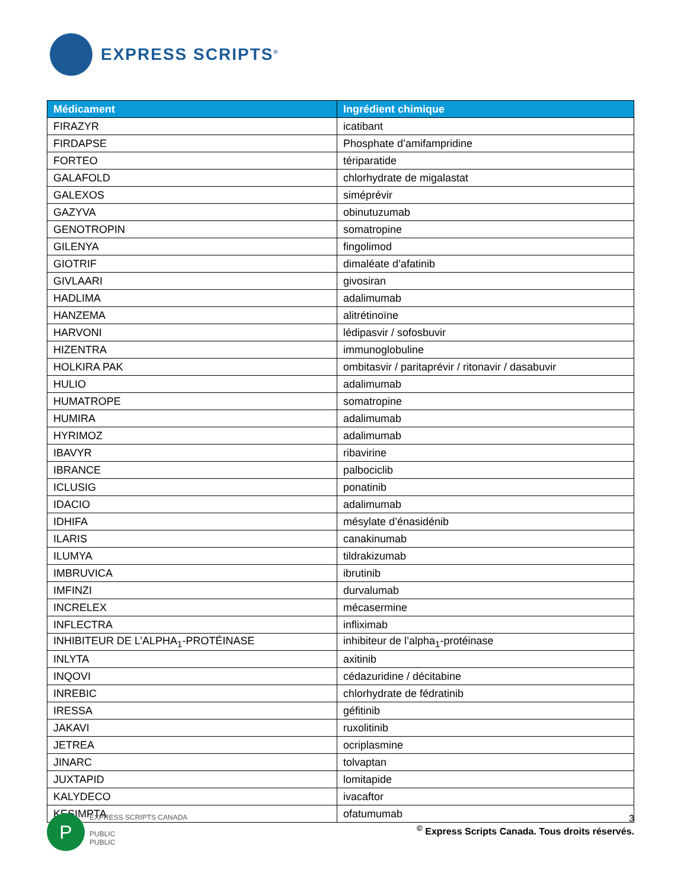EXPRESS SCRIPTS<sup>®</sup>
| Médicament | Ingrédient chimique |
| --- | --- |
| FIRAZYR | icatibant |
| FIRDAPSE | Phosphate d’amifampridine |
| FORTEO | tériparatide |
| GALAFOLD | chlorhydrate de migalastat |
| GALEXOS | siméprévir |
| GAZYVA | obinutuzumab |
| GENOTROPIN | somatropine |
| GILENYA | fingolimod |
| GIOTRIF | dimaléate d’afatinib |
| GIVLAARI | givosiran |
| HADLIMA | adalimumab |
| HANZEMA | alitrétinoïne |
| HARVONI | lédipasvir / sofosbuvir |
| HIZENTRA | immunoglobuline |
| HOLKIRA PAK | ombitasvir / paritaprévir / ritonavir / dasabuvir |
| HULIO | adalimumab |
| HUMATROPE | somatropine |
| HUMIRA | adalimumab |
| HYRIMOZ | adalimumab |
| IBAVYR | ribavirine |
| IBRANCE | palbociclib |
| ICLUSIG | ponatinib |
| IDACIO | adalimumab |
| IDHIFA | mésylate d’énasidénib |
| ILARIS | canakinumab |
| ILUMYA | tildrakizumab |
| IMBRUVICA | ibrutinib |
| IMFINZI | durvalumab |
| INCRELEX | mécasermine |
| INFLECTRA | infliximab |
| INHIBITEUR DE L’ALPHA<sub>1</sub>-PROTÉINASE | inhibiteur de l’alpha<sub>1</sub>-protéinase |
| INLYTA | axitinib |
| INQOVI | cédazuridine / décitabine |
| INREBIC | chlorhydrate de fédratinib |
| IRESSA | géfitinib |
| JAKAVI | ruxolitinib |
| JETREA | ocriplasmine |
| JINARC | tolvaptan |
| JUXTAPID | lomitapide |
| KALYDECO | ivacaftor |
| KESIMPTA | ofatumumab |
P
EXPRESS SCRIPTS CANADA
PUBLIC
PUBLIC
3
<sup>©</sup> Express Scripts Canada. Tous droits réservés.